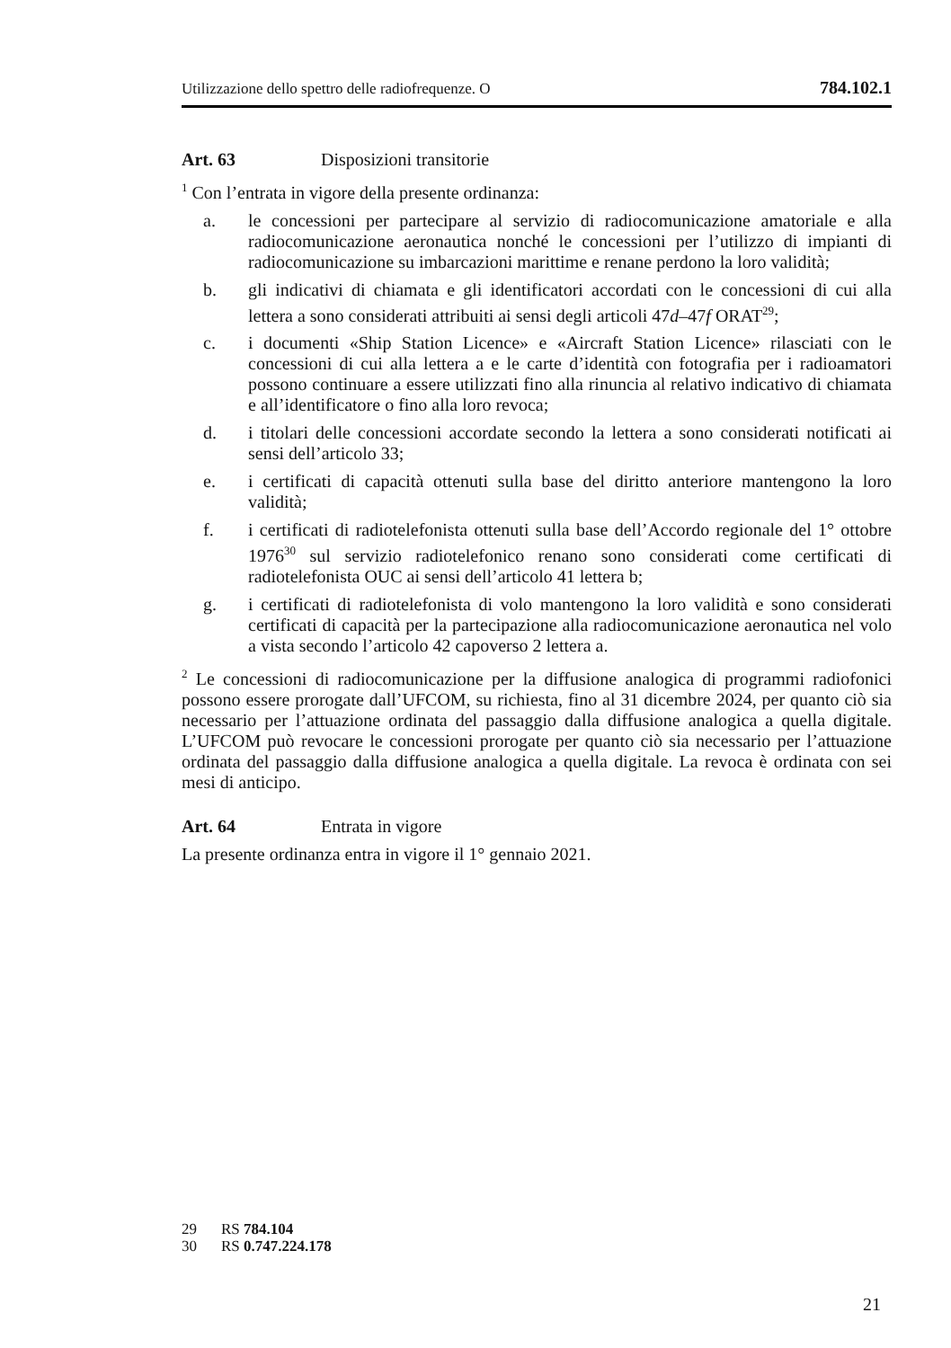Utilizzazione dello spettro delle radiofrequenze. O 784.102.1
Art. 63 Disposizioni transitorie
<sup>1</sup> Con l’entrata in vigore della presente ordinanza:
a. le concessioni per partecipare al servizio di radiocomunicazione amatoriale e alla radiocomunicazione aeronautica nonché le concessioni per l’utilizzo di impianti di radiocomunicazione su imbarcazioni marittime e renane perdono la loro validità;
b. gli indicativi di chiamata e gli identificatori accordati con le concessioni di cui alla lettera a sono considerati attribuiti ai sensi degli articoli 47d–47f ORAT<sup>29</sup>;
c. i documenti «Ship Station Licence» e «Aircraft Station Licence» rilasciati con le concessioni di cui alla lettera a e le carte d’identità con fotografia per i radioamatori possono continuare a essere utilizzati fino alla rinuncia al relativo indicativo di chiamata e all’identificatore o fino alla loro revoca;
d. i titolari delle concessioni accordate secondo la lettera a sono considerati notificati ai sensi dell’articolo 33;
e. i certificati di capacità ottenuti sulla base del diritto anteriore mantengono la loro validità;
f. i certificati di radiotelefonista ottenuti sulla base dell’Accordo regionale del 1° ottobre 1976<sup>30</sup> sul servizio radiotelefonico renano sono considerati come certificati di radiotelefonista OUC ai sensi dell’articolo 41 lettera b;
g. i certificati di radiotelefonista di volo mantengono la loro validità e sono considerati certificati di capacità per la partecipazione alla radiocomunicazione aeronautica nel volo a vista secondo l’articolo 42 capoverso 2 lettera a.
<sup>2</sup> Le concessioni di radiocomunicazione per la diffusione analogica di programmi radiofonici possono essere prorogate dall’UFCOM, su richiesta, fino al 31 dicembre 2024, per quanto ciò sia necessario per l’attuazione ordinata del passaggio dalla diffusione analogica a quella digitale. L’UFCOM può revocare le concessioni prorogate per quanto ciò sia necessario per l’attuazione ordinata del passaggio dalla diffusione analogica a quella digitale. La revoca è ordinata con sei mesi di anticipo.
Art. 64 Entrata in vigore
La presente ordinanza entra in vigore il 1° gennaio 2021.
29 RS 784.104
30 RS 0.747.224.178
21